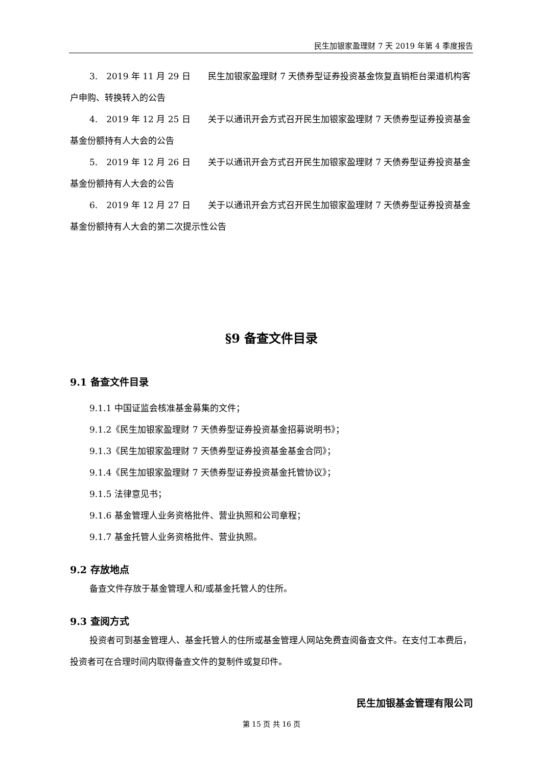民生加银家盈理财 7 天 2019 年第 4 季度报告
3.　2019 年 11 月 29 日　　民生加银家盈理财 7 天债券型证券投资基金恢复直销柜台渠道机构客户申购、转换转入的公告
4.　2019 年 12 月 25 日　　关于以通讯开会方式召开民生加银家盈理财 7 天债券型证券投资基金基金份额持有人大会的公告
5.　2019 年 12 月 26 日　　关于以通讯开会方式召开民生加银家盈理财 7 天债券型证券投资基金基金份额持有人大会的公告
6.　2019 年 12 月 27 日　　关于以通讯开会方式召开民生加银家盈理财 7 天债券型证券投资基金基金份额持有人大会的第二次提示性公告
§9 备查文件目录
9.1 备查文件目录
9.1.1 中国证监会核准基金募集的文件；
9.1.2《民生加银家盈理财 7 天债券型证券投资基金招募说明书》；
9.1.3《民生加银家盈理财 7 天债券型证券投资基金基金合同》；
9.1.4《民生加银家盈理财 7 天债券型证券投资基金托管协议》；
9.1.5 法律意见书；
9.1.6 基金管理人业务资格批件、营业执照和公司章程；
9.1.7 基金托管人业务资格批件、营业执照。
9.2 存放地点
备查文件存放于基金管理人和/或基金托管人的住所。
9.3 查阅方式
投资者可到基金管理人、基金托管人的住所或基金管理人网站免费查阅备查文件。在支付工本费后，投资者可在合理时间内取得备查文件的复制件或复印件。
民生加银基金管理有限公司
第 15 页 共 16 页